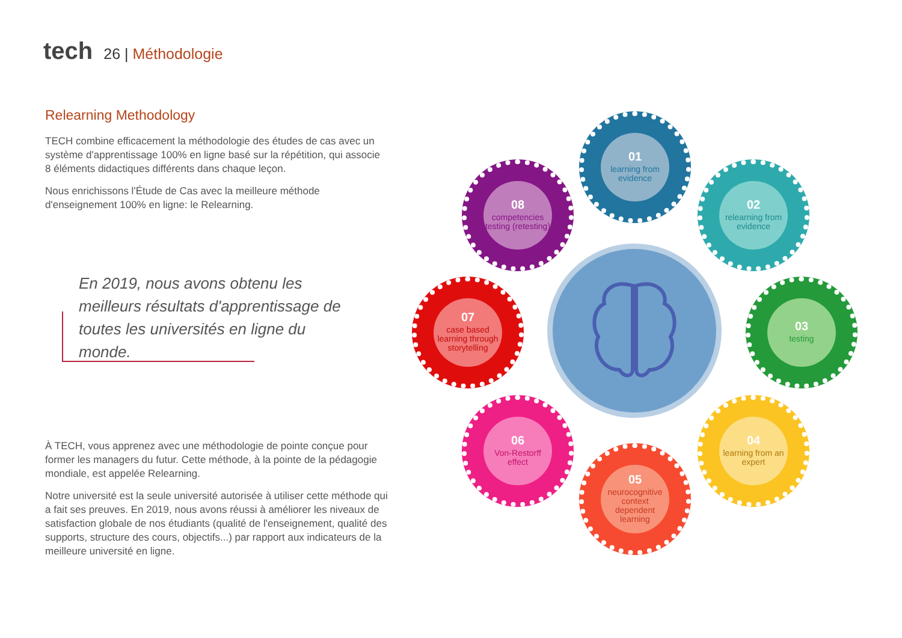tech
26 | Méthodologie
Relearning Methodology
TECH combine efficacement la méthodologie des études de cas avec un système d'apprentissage 100% en ligne basé sur la répétition, qui associe 8 éléments didactiques différents dans chaque leçon.
Nous enrichissons l'Étude de Cas avec la meilleure méthode d'enseignement 100% en ligne: le Relearning.
En 2019, nous avons obtenu les meilleurs résultats d'apprentissage de toutes les universités en ligne du monde.
À TECH, vous apprenez avec une méthodologie de pointe conçue pour former les managers du futur. Cette méthode, à la pointe de la pédagogie mondiale, est appelée Relearning.
Notre université est la seule université autorisée à utiliser cette méthode qui a fait ses preuves. En 2019, nous avons réussi à améliorer les niveaux de satisfaction globale de nos étudiants (qualité de l'enseignement, qualité des supports, structure des cours, objectifs...) par rapport aux indicateurs de la meilleure université en ligne.
01
learning from evidence
02
relearning from evidence
03
testing
04
learning from an expert
05
neurocognitive context dependent learning
06
Von-Restorff effect
07
case based learning through storytelling
08
competencies testing (retesting)